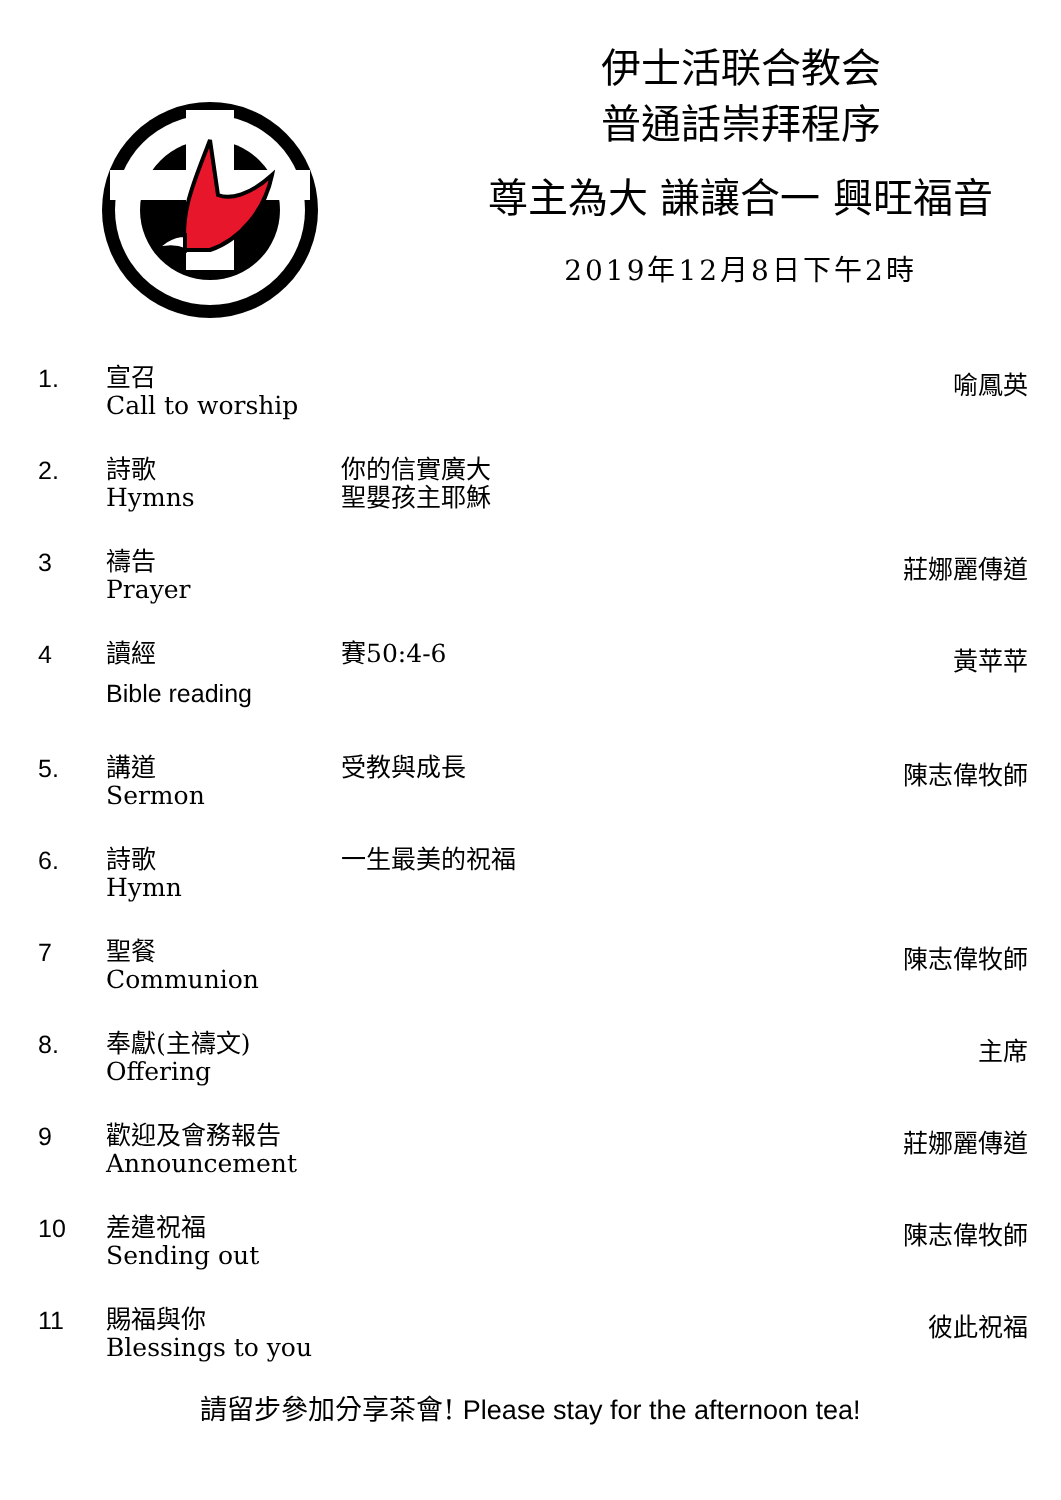伊士活联合教会
普通話崇拜程序
尊主為大 謙讓合一 興旺福音
2019年12月8日下午2時
| 1. | 宣召 Call to worship | | 喻鳳英 |
| 2. | 詩歌 Hymns | 你的信實廣大 聖嬰孩主耶穌 | |
| 3 | 禱告 Prayer | | 莊娜麗傳道 |
| 4 | 讀經 Bible reading | 賽50:4-6 | 黃苹苹 |
| 5. | 講道 Sermon | 受教與成長 | 陳志偉牧師 |
| 6. | 詩歌 Hymn | 一生最美的祝福 | |
| 7 | 聖餐 Communion | | 陳志偉牧師 |
| 8. | 奉獻(主禱文) Offering | | 主席 |
| 9 | 歡迎及會務報告 Announcement | | 莊娜麗傳道 |
| 10 | 差遣祝福 Sending out | | 陳志偉牧師 |
| 11 | 賜福與你 Blessings to you | | 彼此祝福 |
請留步參加分享茶會! Please stay for the afternoon tea!